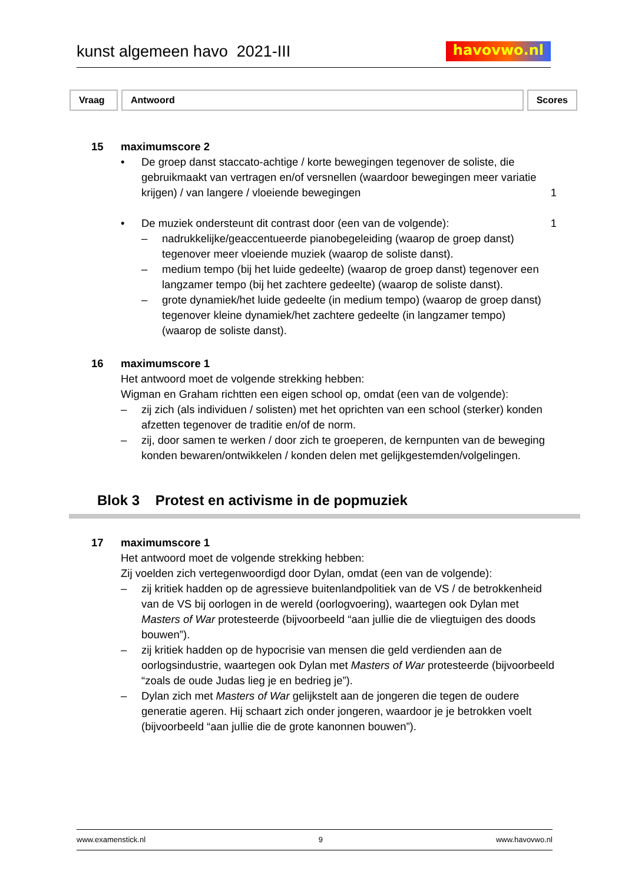kunst algemeen havo 2021-III
havovwo.nl
Vraag Antwoord Scores
15 maximumscore 2
• De groep danst staccato-achtige / korte bewegingen tegenover de soliste, die gebruikmaakt van vertragen en/of versnellen (waardoor bewegingen meer variatie krijgen) / van langere / vloeiende bewegingen
1
• De muziek ondersteunt dit contrast door (een van de volgende):
– nadrukkelijke/geaccentueerde pianobegeleiding (waarop de groep danst) tegenover meer vloeiende muziek (waarop de soliste danst).
– medium tempo (bij het luide gedeelte) (waarop de groep danst) tegenover een langzamer tempo (bij het zachtere gedeelte) (waarop de soliste danst).
– grote dynamiek/het luide gedeelte (in medium tempo) (waarop de groep danst) tegenover kleine dynamiek/het zachtere gedeelte (in langzamer tempo) (waarop de soliste danst).
1
16 maximumscore 1
Het antwoord moet de volgende strekking hebben:
Wigman en Graham richtten een eigen school op, omdat (een van de volgende):
– zij zich (als individuen / solisten) met het oprichten van een school (sterker) konden afzetten tegenover de traditie en/of de norm.
– zij, door samen te werken / door zich te groeperen, de kernpunten van de beweging konden bewaren/ontwikkelen / konden delen met gelijkgestemden/volgelingen.
Blok 3 Protest en activisme in de popmuziek
17 maximumscore 1
Het antwoord moet de volgende strekking hebben:
Zij voelden zich vertegenwoordigd door Dylan, omdat (een van de volgende):
– zij kritiek hadden op de agressieve buitenlandpolitiek van de VS / de betrokkenheid van de VS bij oorlogen in de wereld (oorlogvoering), waartegen ook Dylan met Masters of War protesteerde (bijvoorbeeld “aan jullie die de vliegtuigen des doods bouwen”).
– zij kritiek hadden op de hypocrisie van mensen die geld verdienden aan de oorlogsindustrie, waartegen ook Dylan met Masters of War protesteerde (bijvoorbeeld “zoals de oude Judas lieg je en bedrieg je”).
– Dylan zich met Masters of War gelijkstelt aan de jongeren die tegen de oudere generatie ageren. Hij schaart zich onder jongeren, waardoor je je betrokken voelt (bijvoorbeeld “aan jullie die de grote kanonnen bouwen”).
www.examenstick.nl 9 www.havovwo.nl